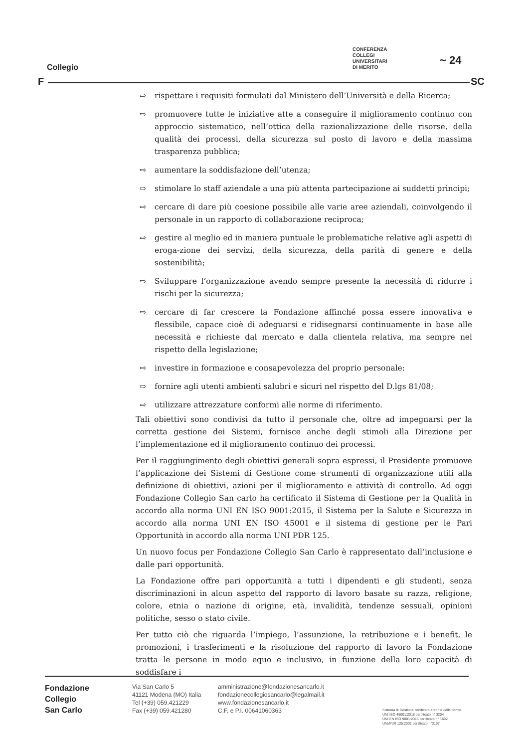Collegio
CONFERENZA
COLLEGI
UNIVERSITARI
DI MERITO
~ 24
F SC
⇨ rispettare i requisiti formulati dal Ministero dell’Università e della Ricerca;
⇨ promuovere tutte le iniziative atte a conseguire il miglioramento continuo con approccio sistematico, nell’ottica della razionalizzazione delle risorse, della qualità dei processi, della sicurezza sul posto di lavoro e della massima trasparenza pubblica;
⇨ aumentare la soddisfazione dell’utenza;
⇨ stimolare lo staff aziendale a una più attenta partecipazione ai suddetti principi;
⇨ cercare di dare più coesione possibile alle varie aree aziendali, coinvolgendo il personale in un rapporto di collaborazione reciproca;
⇨ gestire al meglio ed in maniera puntuale le problematiche relative agli aspetti di eroga-zione dei servizi, della sicurezza, della parità di genere e della sostenibilità;
⇨ Sviluppare l’organizzazione avendo sempre presente la necessità di ridurre i rischi per la sicurezza;
⇨ cercare di far crescere la Fondazione affinché possa essere innovativa e flessibile, capace cioè di adeguarsi e ridisegnarsi continuamente in base alle necessità e richieste dal mercato e dalla clientela relativa, ma sempre nel rispetto della legislazione;
⇨ investire in formazione e consapevolezza del proprio personale;
⇨ fornire agli utenti ambienti salubri e sicuri nel rispetto del D.lgs 81/08;
⇨ utilizzare attrezzature conformi alle norme di riferimento.
Tali obiettivi sono condivisi da tutto il personale che, oltre ad impegnarsi per la corretta gestione dei Sistemi, fornisce anche degli stimoli alla Direzione per l’implementazione ed il miglioramento continuo dei processi.
Per il raggiungimento degli obiettivi generali sopra espressi, il Presidente promuove l’applicazione dei Sistemi di Gestione come strumenti di organizzazione utili alla definizione di obiettivi, azioni per il miglioramento e attività di controllo. Ad oggi Fondazione Collegio San carlo ha certificato il Sistema di Gestione per la Qualità in accordo alla norma UNI EN ISO 9001:2015, il Sistema per la Salute e Sicurezza in accordo alla norma UNI EN ISO 45001 e il sistema di gestione per le Pari Opportunità in accordo alla norma UNI PDR 125.
Un nuovo focus per Fondazione Collegio San Carlo è rappresentato dall’inclusione e dalle pari opportunità.
La Fondazione offre pari opportunità a tutti i dipendenti e gli studenti, senza discriminazioni in alcun aspetto del rapporto di lavoro basate su razza, religione, colore, etnia o nazione di origine, età, invalidità, tendenze sessuali, opinioni politiche, sesso o stato civile.
Per tutto ciò che riguarda l’impiego, l’assunzione, la retribuzione e i benefit, le promozioni, i trasferimenti e la risoluzione del rapporto di lavoro la Fondazione tratta le persone in modo equo e inclusivo, in funzione della loro capacità di soddisfare i
Fondazione
Collegio
San Carlo
Via San Carlo 5
41121 Modena (MO) Italia
Tel (+39) 059.421229
Fax (+39) 059.421280
amministrazione@fondazionesancarlo.it
fondazionecollegiosancarlo@legalmail.it
www.fondazionesancarlo.it
C.F. e P.I. 00641060363
Sistema di Gestione certificato a fronte delle norme
UNI ISO 45001:2018 certificato n° 3204
UNI EN ISO 9001:2015 certificato n° 1692
UNI/PdR 125:2002 certificato n°3197